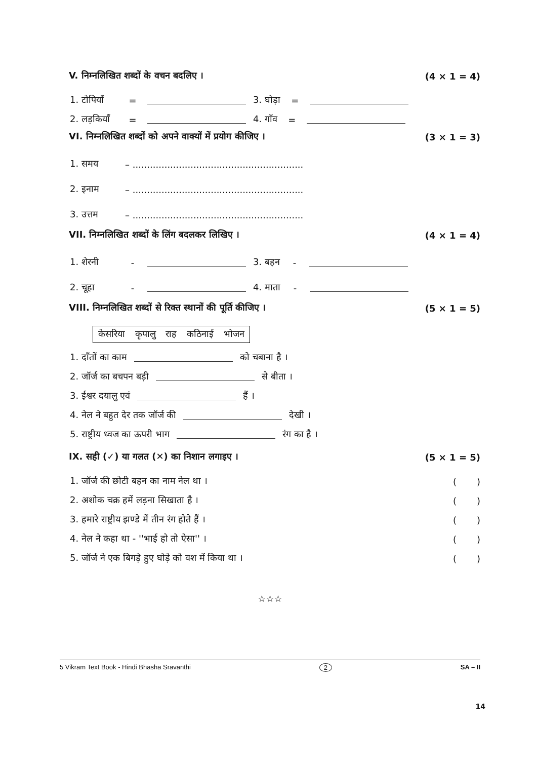V. निम्नलिखित शब्दों के वचन बदलिए । (4 × 1 = 4)
1. टोपियाँ = 3. घोड़ा =
2. लड़कियाँ = 4. गाँव =
VI. निम्नलिखित शब्दों को अपने वाक्यों में प्रयोग कीजिए । (3 × 1 = 3)
1. समय – ...........................................................
2. इनाम – ...........................................................
3. उत्तम – ...........................................................
VII. निम्नलिखित शब्दों के लिंग बदलकर लिखिए । (4 × 1 = 4)
1. शेरनी - 3. बहन -
2. चूहा - 4. माता -
VIII. निम्नलिखित शब्दों से रिक्त स्थानों की पूर्ति कीजिए । (5 × 1 = 5)
केसरिया कृपालु राह कठिनाई भोजन
1. दाँतों का काम को चबाना है ।
2. जॉर्ज का बचपन बड़ी से बीता ।
3. ईश्वर दयालु एवं हैं ।
4. नेल ने बहुत देर तक जॉर्ज की देखी ।
5. राष्ट्रीय ध्वज का ऊपरी भाग रंग का है ।
IX. सही (✓) या गलत (✕) का निशान लगाइए । (5 × 1 = 5)
1. जॉर्ज की छोटी बहन का नाम नेल था । ( )
2. अशोक चक्र हमें लड़ना सिखाता है । ( )
3. हमारे राष्ट्रीय झण्डे में तीन रंग होते हैं । ( )
4. नेल ने कहा था - ''भाई हो तो ऐसा'' । ( )
5. जॉर्ज ने एक बिगड़े हुए घोड़े को वश में किया था । ( )
☆☆☆
5 Vikram Text Book - Hindi Bhasha Sravanthi 2 SA – II
14